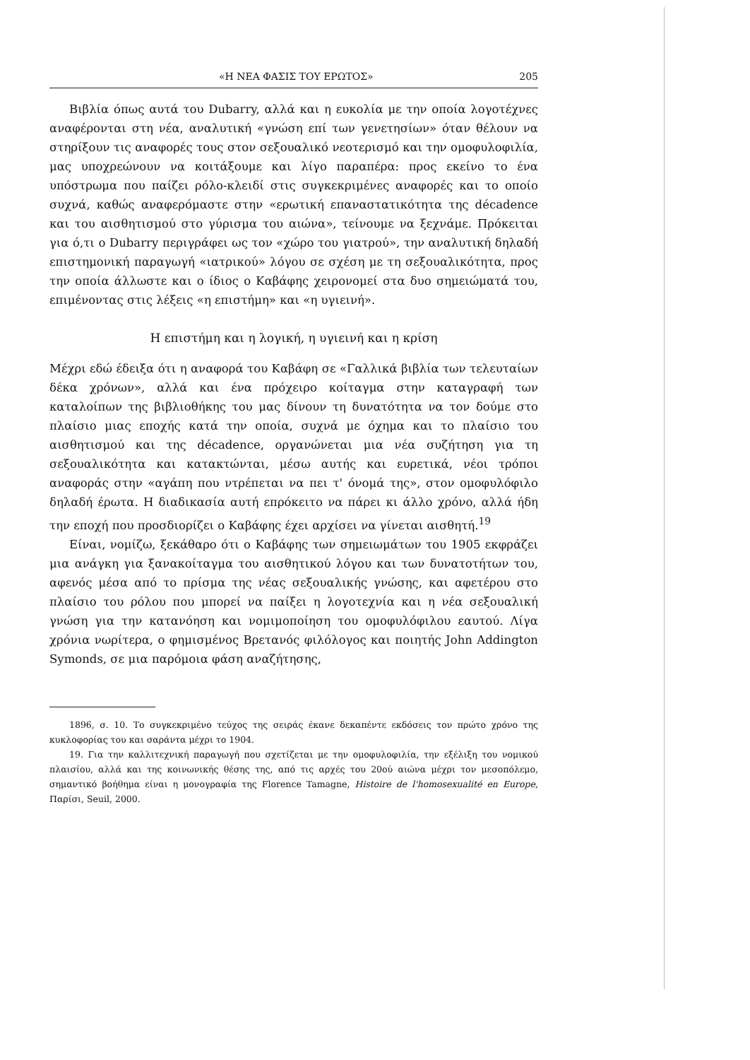«Η ΝΕΑ ΦΑΣΙΣ ΤΟΥ ΕΡΩΤΟΣ» 205
Βιβλία όπως αυτά του Dubarry, αλλά και η ευκολία με την οποία λογοτέχνες αναφέρονται στη νέα, αναλυτική «γνώση επί των γενετησίων» όταν θέλουν να στηρίξουν τις αναφορές τους στον σεξουαλικό νεοτερισμό και την ομοφυλοφιλία, μας υποχρεώνουν να κοιτάξουμε και λίγο παραπέρα: προς εκείνο το ένα υπόστρωμα που παίζει ρόλο-κλειδί στις συγκεκριμένες αναφορές και το οποίο συχνά, καθώς αναφερόμαστε στην «ερωτική επαναστατικότητα της décadence και του αισθητισμού στο γύρισμα του αιώνα», τείνουμε να ξεχνάμε. Πρόκειται για ό,τι ο Dubarry περιγράφει ως τον «χώρο του γιατρού», την αναλυτική δηλαδή επιστημονική παραγωγή «ιατρικού» λόγου σε σχέση με τη σεξουαλικότητα, προς την οποία άλλωστε και ο ίδιος ο Καβάφης χειρονομεί στα δυο σημειώματά του, επιμένοντας στις λέξεις «η επιστήμη» και «η υγιεινή».
Η επιστήμη και η λογική, η υγιεινή και η κρίση
Μέχρι εδώ έδειξα ότι η αναφορά του Καβάφη σε «Γαλλικά βιβλία των τελευταίων δέκα χρόνων», αλλά και ένα πρόχειρο κοίταγμα στην καταγραφή των καταλοίπων της βιβλιοθήκης του μας δίνουν τη δυνατότητα να τον δούμε στο πλαίσιο μιας εποχής κατά την οποία, συχνά με όχημα και το πλαίσιο του αισθητισμού και της décadence, οργανώνεται μια νέα συζήτηση για τη σεξουαλικότητα και κατακτώνται, μέσω αυτής και ευρετικά, νέοι τρόποι αναφοράς στην «αγάπη που ντρέπεται να πει τ' όνομά της», στον ομοφυλόφιλο δηλαδή έρωτα. Η διαδικασία αυτή επρόκειτο να πάρει κι άλλο χρόνο, αλλά ήδη την εποχή που προσδιορίζει ο Καβάφης έχει αρχίσει να γίνεται αισθητή.<sup>19</sup>
Είναι, νομίζω, ξεκάθαρο ότι ο Καβάφης των σημειωμάτων του 1905 εκφράζει μια ανάγκη για ξανακοίταγμα του αισθητικού λόγου και των δυνατοτήτων του, αφενός μέσα από το πρίσμα της νέας σεξουαλικής γνώσης, και αφετέρου στο πλαίσιο του ρόλου που μπορεί να παίξει η λογοτεχνία και η νέα σεξουαλική γνώση για την κατανόηση και νομιμοποίηση του ομοφυλόφιλου εαυτού. Λίγα χρόνια νωρίτερα, ο φημισμένος Βρετανός φιλόλογος και ποιητής John Addington Symonds, σε μια παρόμοια φάση αναζήτησης,
1896, σ. 10. Το συγκεκριμένο τεύχος της σειράς έκανε δεκαπέντε εκδόσεις τον πρώτο χρόνο της κυκλοφορίας του και σαράντα μέχρι το 1904.
19. Για την καλλιτεχνική παραγωγή που σχετίζεται με την ομοφυλοφιλία, την εξέλιξη του νομικού πλαισίου, αλλά και της κοινωνικής θέσης της, από τις αρχές του 20ού αιώνα μέχρι τον μεσοπόλεμο, σημαντικό βοήθημα είναι η μονογραφία της Florence Tamagne, Histoire de l'homosexualité en Europe, Παρίσι, Seuil, 2000.